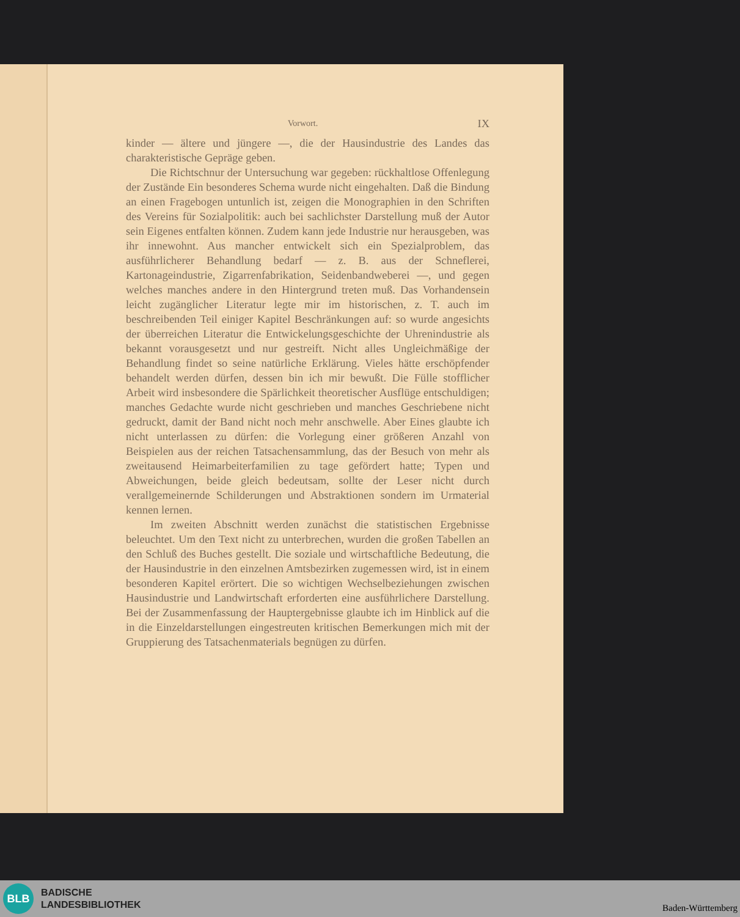Vorwort. IX
kinder — ältere und jüngere —, die der Hausindustrie des Landes das charakteristische Gepräge geben.
Die Richtschnur der Untersuchung war gegeben: rückhaltlose Offenlegung der Zustände Ein besonderes Schema wurde nicht eingehalten. Daß die Bindung an einen Fragebogen untunlich ist, zeigen die Monographien in den Schriften des Vereins für Sozialpolitik: auch bei sachlichster Darstellung muß der Autor sein Eigenes entfalten können. Zudem kann jede Industrie nur herausgeben, was ihr innewohnt. Aus mancher entwickelt sich ein Spezialproblem, das ausführlicherer Behandlung bedarf — z. B. aus der Schneflerei, Kartonageindustrie, Zigarrenfabrikation, Seidenbandweberei —, und gegen welches manches andere in den Hintergrund treten muß. Das Vorhandensein leicht zugänglicher Literatur legte mir im historischen, z. T. auch im beschreibenden Teil einiger Kapitel Beschränkungen auf: so wurde angesichts der überreichen Literatur die Entwickelungsgeschichte der Uhrenindustrie als bekannt vorausgesetzt und nur gestreift. Nicht alles Ungleichmäßige der Behandlung findet so seine natürliche Erklärung. Vieles hätte erschöpfender behandelt werden dürfen, dessen bin ich mir bewußt. Die Fülle stofflicher Arbeit wird insbesondere die Spärlichkeit theoretischer Ausflüge entschuldigen; manches Gedachte wurde nicht geschrieben und manches Geschriebene nicht gedruckt, damit der Band nicht noch mehr anschwelle. Aber Eines glaubte ich nicht unterlassen zu dürfen: die Vorlegung einer größeren Anzahl von Beispielen aus der reichen Tatsachensammlung, das der Besuch von mehr als zweitausend Heimarbeiterfamilien zu tage gefördert hatte; Typen und Abweichungen, beide gleich bedeutsam, sollte der Leser nicht durch verallgemeinernde Schilderungen und Abstraktionen sondern im Urmaterial kennen lernen.
Im zweiten Abschnitt werden zunächst die statistischen Ergebnisse beleuchtet. Um den Text nicht zu unterbrechen, wurden die großen Tabellen an den Schluß des Buches gestellt. Die soziale und wirtschaftliche Bedeutung, die der Hausindustrie in den einzelnen Amtsbezirken zugemessen wird, ist in einem besonderen Kapitel erörtert. Die so wichtigen Wechselbeziehungen zwischen Hausindustrie und Landwirtschaft erforderten eine ausführlichere Darstellung. Bei der Zusammenfassung der Hauptergebnisse glaubte ich im Hinblick auf die in die Einzeldarstellungen eingestreuten kritischen Bemerkungen mich mit der Gruppierung des Tatsachenmaterials begnügen zu dürfen.
BLB
BADISCHE
LANDESBIBLIOTHEK
Baden-Württemberg